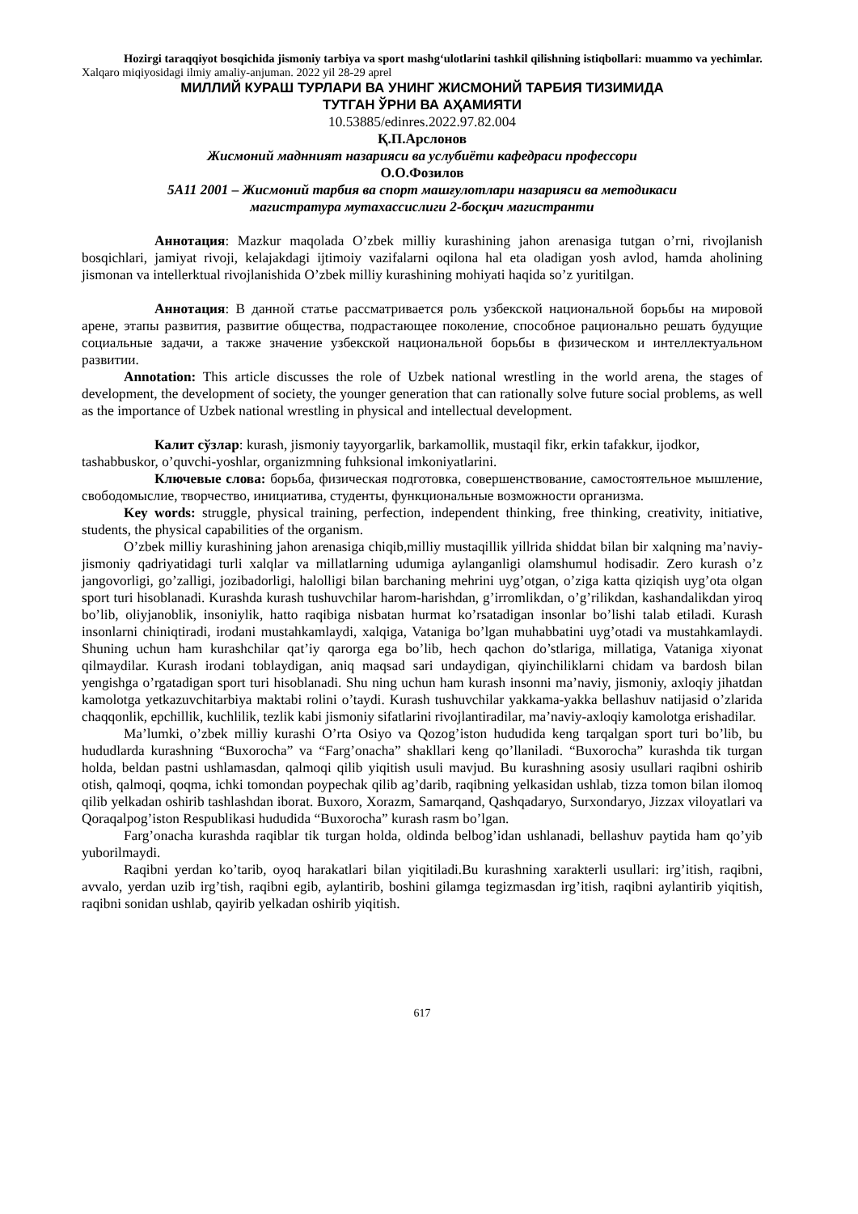Hozirgi taraqqiyot bosqichida jismoniy tarbiya va sport mashg‘ulotlarini tashkil qilishning istiqbollari: muammo va yechimlar. Xalqaro miqiyosidagi ilmiy amaliy-anjuman. 2022 yil 28-29 aprel
МИЛЛИЙ КУРАШ ТУРЛАРИ ВА УНИНГ ЖИСМОНИЙ ТАРБИЯ ТИЗИМИДА
ТУТГАН ЎРНИ ВА АҲАМИЯТИ
10.53885/edinres.2022.97.82.004
Қ.П.Арслонов
Жисмоний маднният назарияси ва услубиёти кафедраси профессори
О.О.Фозилов
5А11 2001 – Жисмоний тарбия ва спорт машғулотлари назарияси ва методикаси
магистратура мутахассислиги 2-босқич магистранти
Аннотация: Mazkur maqolada O’zbek milliy kurashining jahon arenasiga tutgan o’rni, rivojlanish bosqichlari, jamiyat rivoji, kelajakdagi ijtimoiy vazifalarni oqilona hal eta oladigan yosh avlod, hamda aholining jismonan va intellerktual rivojlanishida O’zbek milliy kurashining mohiyati haqida so’z yuritilgan.
Аннотация: В данной статье рассматривается роль узбекской национальной борьбы на мировой арене, этапы развития, развитие общества, подрастающее поколение, способное рационально решать будущие социальные задачи, а также значение узбекской национальной борьбы в физическом и интеллектуальном развитии.
Annotation: This article discusses the role of Uzbek national wrestling in the world arena, the stages of development, the development of society, the younger generation that can rationally solve future social problems, as well as the importance of Uzbek national wrestling in physical and intellectual development.
Калит сўзлар: kurash, jismoniy tayyorgarlik, barkamollik, mustaqil fikr, erkin tafakkur, ijodkor, tashabbuskor, o’quvchi-yoshlar, organizmning fuhksional imkoniyatlarini.
Ключевые слова: борьба, физическая подготовка, совершенствование, самостоятельное мышление, свободомыслие, творчество, инициатива, студенты, функциональные возможности организма.
Key words: struggle, physical training, perfection, independent thinking, free thinking, creativity, initiative, students, the physical capabilities of the organism.
O’zbek milliy kurashining jahon arenasiga chiqib,milliy mustaqillik yillrida shiddat bilan bir xalqning ma’naviy-jismoniy qadriyatidagi turli xalqlar va millatlarning udumiga aylanganligi olamshumul hodisadir. Zero kurash o’z jangovorligi, go’zalligi, jozibadorligi, halolligi bilan barchaning mehrini uyg’otgan, o’ziga katta qiziqish uyg’ota olgan sport turi hisoblanadi. Kurashda kurash tushuvchilar harom-harishdan, g’irromlikdan, o’g’rilikdan, kashandalikdan yiroq bo’lib, oliyjanoblik, insoniylik, hatto raqibiga nisbatan hurmat ko’rsatadigan insonlar bo’lishi talab etiladi. Kurash insonlarni chiniqtiradi, irodani mustahkamlaydi, xalqiga, Vataniga bo’lgan muhabbatini uyg’otadi va mustahkamlaydi. Shuning uchun ham kurashchilar qat’iy qarorga ega bo’lib, hech qachon do’stlariga, millatiga, Vataniga xiyonat qilmaydilar. Kurash irodani toblaydigan, aniq maqsad sari undaydigan, qiyinchiliklarni chidam va bardosh bilan yengishga o’rgatadigan sport turi hisoblanadi. Shu ning uchun ham kurash insonni ma’naviy, jismoniy, axloqiy jihatdan kamolotga yetkazuvchitarbiya maktabi rolini o’taydi. Kurash tushuvchilar yakkama-yakka bellashuv natijasid o’zlarida chaqqonlik, epchillik, kuchlilik, tezlik kabi jismoniy sifatlarini rivojlantiradilar, ma’naviy-axloqiy kamolotga erishadilar.
Ma’lumki, o’zbek milliy kurashi O’rta Osiyo va Qozog’iston hududida keng tarqalgan sport turi bo’lib, bu hududlarda kurashning “Buxorocha” va “Farg’onacha” shakllari keng qo’llaniladi. “Buxorocha” kurashda tik turgan holda, beldan pastni ushlamasdan, qalmoqi qilib yiqitish usuli mavjud. Bu kurashning asosiy usullari raqibni oshirib otish, qalmoqi, qoqma, ichki tomondan poypechak qilib ag’darib, raqibning yelkasidan ushlab, tizza tomon bilan ilomoq qilib yelkadan oshirib tashlashdan iborat. Buxoro, Xorazm, Samarqand, Qashqadaryo, Surxondaryo, Jizzax viloyatlari va Qoraqalpog’iston Respublikasi hududida “Buxorocha” kurash rasm bo’lgan.
Farg’onacha kurashda raqiblar tik turgan holda, oldinda belbog’idan ushlanadi, bellashuv paytida ham qo’yib yuborilmaydi.
Raqibni yerdan ko’tarib, oyoq harakatlari bilan yiqitiladi.Bu kurashning xarakterli usullari: irg’itish, raqibni, avvalo, yerdan uzib irg’tish, raqibni egib, aylantirib, boshini gilamga tegizmasdan irg’itish, raqibni aylantirib yiqitish, raqibni sonidan ushlab, qayirib yelkadan oshirib yiqitish.
617